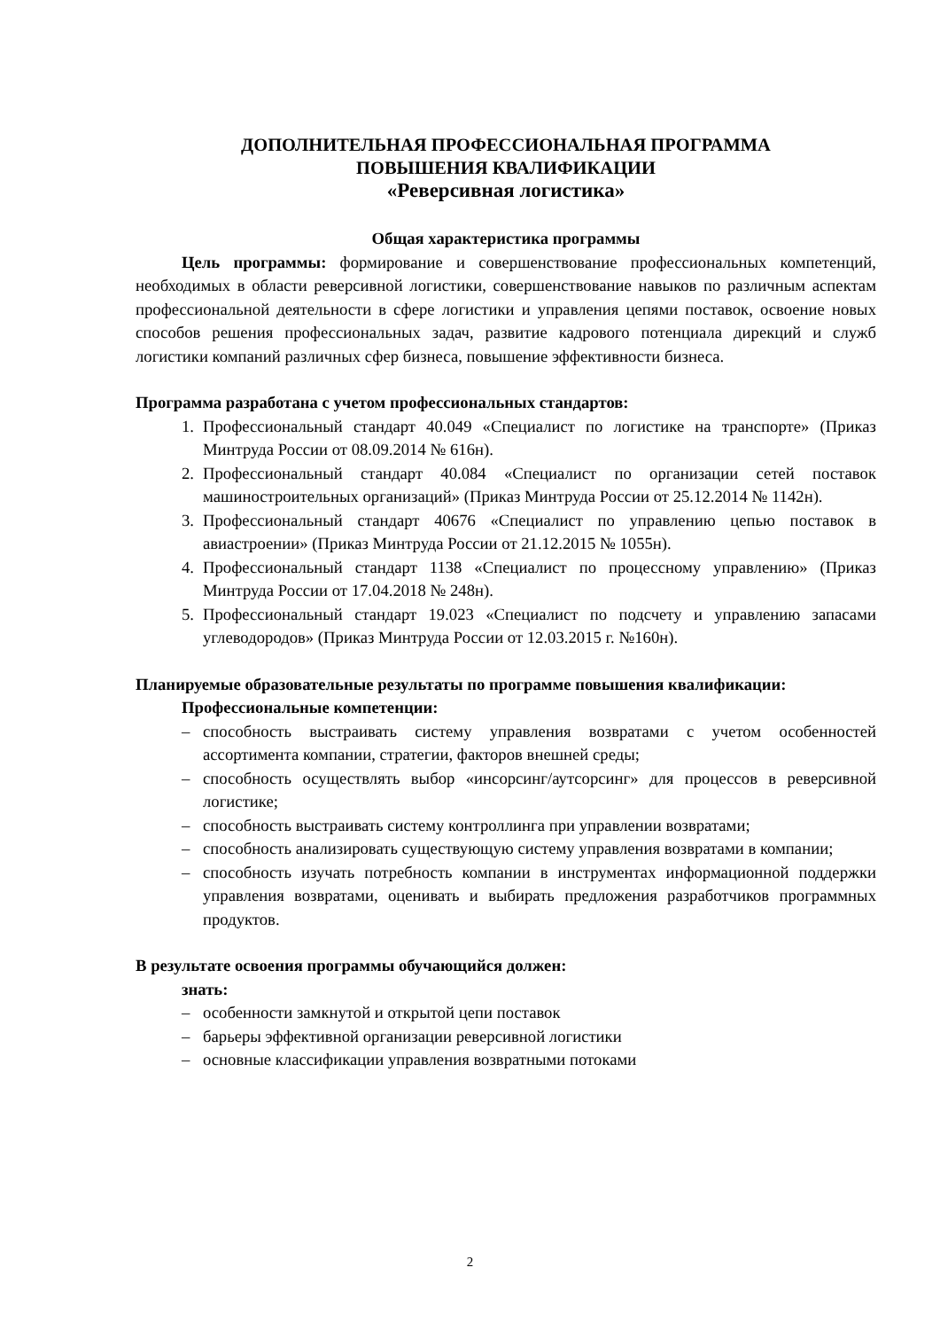ДОПОЛНИТЕЛЬНАЯ ПРОФЕССИОНАЛЬНАЯ ПРОГРАММА
ПОВЫШЕНИЯ КВАЛИФИКАЦИИ
«Реверсивная логистика»
Общая характеристика программы
Цель программы: формирование и совершенствование профессиональных компетенций, необходимых в области реверсивной логистики, совершенствование навыков по различным аспектам профессиональной деятельности в сфере логистики и управления цепями поставок, освоение новых способов решения профессиональных задач, развитие кадрового потенциала дирекций и служб логистики компаний различных сфер бизнеса, повышение эффективности бизнеса.
Программа разработана с учетом профессиональных стандартов:
1. Профессиональный стандарт 40.049 «Специалист по логистике на транспорте» (Приказ Минтруда России от 08.09.2014 № 616н).
2. Профессиональный стандарт 40.084 «Специалист по организации сетей поставок машиностроительных организаций» (Приказ Минтруда России от 25.12.2014 № 1142н).
3. Профессиональный стандарт 40676 «Специалист по управлению цепью поставок в авиастроении» (Приказ Минтруда России от 21.12.2015 № 1055н).
4. Профессиональный стандарт 1138 «Специалист по процессному управлению» (Приказ Минтруда России от 17.04.2018 № 248н).
5. Профессиональный стандарт 19.023 «Специалист по подсчету и управлению запасами углеводородов» (Приказ Минтруда России от 12.03.2015 г. №160н).
Планируемые образовательные результаты по программе повышения квалификации:
Профессиональные компетенции:
– способность выстраивать систему управления возвратами с учетом особенностей ассортимента компании, стратегии, факторов внешней среды;
– способность осуществлять выбор «инсорсинг/аутсорсинг» для процессов в реверсивной логистике;
– способность выстраивать систему контроллинга при управлении возвратами;
– способность анализировать существующую систему управления возвратами в компании;
– способность изучать потребность компании в инструментах информационной поддержки управления возвратами, оценивать и выбирать предложения разработчиков программных продуктов.
В результате освоения программы обучающийся должен:
знать:
– особенности замкнутой и открытой цепи поставок
– барьеры эффективной организации реверсивной логистики
– основные классификации управления возвратными потоками
2